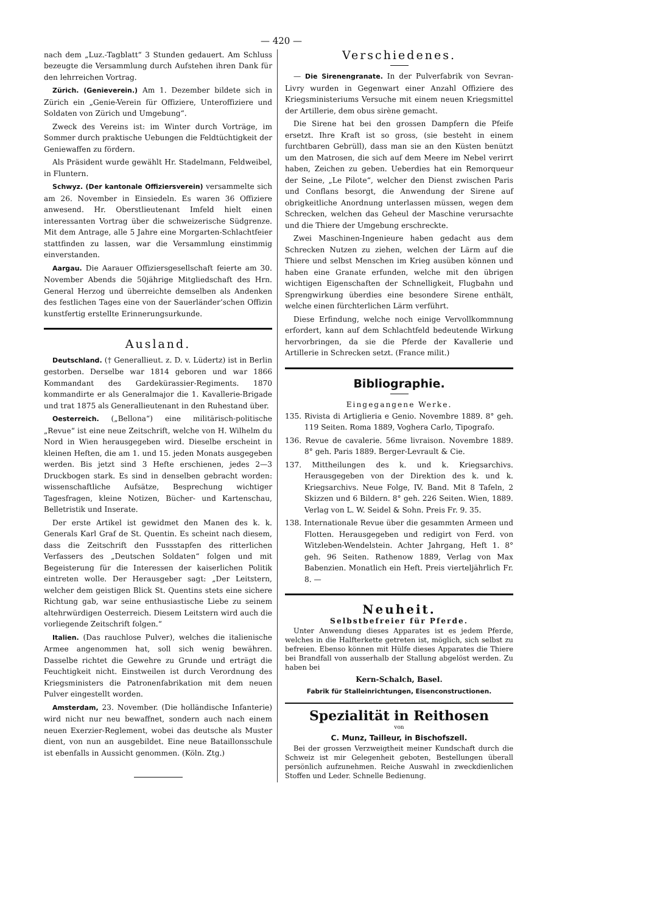— 420 —
nach dem „Luz.-Tagblatt“ 3 Stunden gedauert. Am Schluss bezeugte die Versammlung durch Aufstehen ihren Dank für den lehrreichen Vortrag.
Zürich. (Genieverein.) Am 1. Dezember bildete sich in Zürich ein „Genie-Verein für Offiziere, Unteroffiziere und Soldaten von Zürich und Umgebung“.
Zweck des Vereins ist: im Winter durch Vorträge, im Sommer durch praktische Uebungen die Feldtüchtigkeit der Geniewaffen zu fördern.
Als Präsident wurde gewählt Hr. Stadelmann, Feldweibel, in Fluntern.
Schwyz. (Der kantonale Offiziersverein) versammelte sich am 26. November in Einsiedeln. Es waren 36 Offiziere anwesend. Hr. Oberstlieutenant Imfeld hielt einen interessanten Vortrag über die schweizerische Südgrenze. Mit dem Antrage, alle 5 Jahre eine Morgarten-Schlachtfeier stattfinden zu lassen, war die Versammlung einstimmig einverstanden.
Aargau. Die Aarauer Offiziersgesellschaft feierte am 30. November Abends die 50jährige Mitgliedschaft des Hrn. General Herzog und überreichte demselben als Andenken des festlichen Tages eine von der Sauerländer’schen Offizin kunstfertig erstellte Erinnerungsurkunde.
Ausland.
Deutschland. († Generallieut. z. D. v. Lüdertz) ist in Berlin gestorben. Derselbe war 1814 geboren und war 1866 Kommandant des Gardekürassier-Regiments. 1870 kommandirte er als Generalmajor die 1. Kavallerie-Brigade und trat 1875 als Generallieutenant in den Ruhestand über.
Oesterreich. („Bellona“) eine militärisch-politische „Revue“ ist eine neue Zeitschrift, welche von H. Wilhelm du Nord in Wien herausgegeben wird. Dieselbe erscheint in kleinen Heften, die am 1. und 15. jeden Monats ausgegeben werden. Bis jetzt sind 3 Hefte erschienen, jedes 2—3 Druckbogen stark. Es sind in denselben gebracht worden: wissenschaftliche Aufsätze, Besprechung wichtiger Tagesfragen, kleine Notizen, Bücher- und Kartenschau, Belletristik und Inserate.
Der erste Artikel ist gewidmet den Manen des k. k. Generals Karl Graf de St. Quentin. Es scheint nach diesem, dass die Zeitschrift den Fussstapfen des ritterlichen Verfassers des „Deutschen Soldaten“ folgen und mit Begeisterung für die Interessen der kaiserlichen Politik eintreten wolle. Der Herausgeber sagt: „Der Leitstern, welcher dem geistigen Blick St. Quentins stets eine sichere Richtung gab, war seine enthusiastische Liebe zu seinem altehrwürdigen Oesterreich. Diesem Leitstern wird auch die vorliegende Zeitschrift folgen.“
Italien. (Das rauchlose Pulver), welches die italienische Armee angenommen hat, soll sich wenig bewähren. Dasselbe richtet die Gewehre zu Grunde und erträgt die Feuchtigkeit nicht. Einstweilen ist durch Verordnung des Kriegsministers die Patronenfabrikation mit dem neuen Pulver eingestellt worden.
Amsterdam, 23. November. (Die holländische Infanterie) wird nicht nur neu bewaffnet, sondern auch nach einem neuen Exerzier-Reglement, wobei das deutsche als Muster dient, von nun an ausgebildet. Eine neue Bataillonsschule ist ebenfalls in Aussicht genommen. (Köln. Ztg.)
Verschiedenes.
— Die Sirenengranate. In der Pulverfabrik von Sevran-Livry wurden in Gegenwart einer Anzahl Offiziere des Kriegsministeriums Versuche mit einem neuen Kriegsmittel der Artillerie, dem obus sirène gemacht.
Die Sirene hat bei den grossen Dampfern die Pfeife ersetzt. Ihre Kraft ist so gross, (sie besteht in einem furchtbaren Gebrüll), dass man sie an den Küsten benützt um den Matrosen, die sich auf dem Meere im Nebel verirrt haben, Zeichen zu geben. Ueberdies hat ein Remorqueur der Seine, „Le Pilote“, welcher den Dienst zwischen Paris und Conflans besorgt, die Anwendung der Sirene auf obrigkeitliche Anordnung unterlassen müssen, wegen dem Schrecken, welchen das Geheul der Maschine verursachte und die Thiere der Umgebung erschreckte.
Zwei Maschinen-Ingenieure haben gedacht aus dem Schrecken Nutzen zu ziehen, welchen der Lärm auf die Thiere und selbst Menschen im Krieg ausüben können und haben eine Granate erfunden, welche mit den übrigen wichtigen Eigenschaften der Schnelligkeit, Flugbahn und Sprengwirkung überdies eine besondere Sirene enthält, welche einen fürchterlichen Lärm verführt.
Diese Erfindung, welche noch einige Vervollkommnung erfordert, kann auf dem Schlachtfeld bedeutende Wirkung hervorbringen, da sie die Pferde der Kavallerie und Artillerie in Schrecken setzt. (France milit.)
Bibliographie.
Eingegangene Werke.
135. Rivista di Artiglieria e Genio. Novembre 1889. 8° geh. 119 Seiten. Roma 1889, Voghera Carlo, Tipografo.
136. Revue de cavalerie. 56me livraison. Novembre 1889. 8° geh. Paris 1889. Berger-Levrault & Cie.
137. Mittheilungen des k. und k. Kriegsarchivs. Herausgegeben von der Direktion des k. und k. Kriegsarchivs. Neue Folge, IV. Band. Mit 8 Tafeln, 2 Skizzen und 6 Bildern. 8° geh. 226 Seiten. Wien, 1889. Verlag von L. W. Seidel & Sohn. Preis Fr. 9. 35.
138. Internationale Revue über die gesammten Armeen und Flotten. Herausgegeben und redigirt von Ferd. von Witzleben-Wendelstein. Achter Jahrgang, Heft 1. 8° geh. 96 Seiten. Rathenow 1889, Verlag von Max Babenzien. Monatlich ein Heft. Preis vierteljährlich Fr. 8. —
Neuheit.
Selbstbefreier für Pferde.
Unter Anwendung dieses Apparates ist es jedem Pferde, welches in die Halfterkette getreten ist, möglich, sich selbst zu befreien. Ebenso können mit Hülfe dieses Apparates die Thiere bei Brandfall von ausserhalb der Stallung abgelöst werden. Zu haben bei
Kern-Schalch, Basel.
Fabrik für Stalleinrichtungen, Eisenconstructionen.
Spezialität in Reithosen
von
C. Munz, Tailleur, in Bischofszell.
Bei der grossen Verzweigtheit meiner Kundschaft durch die Schweiz ist mir Gelegenheit geboten, Bestellungen überall persönlich aufzunehmen. Reiche Auswahl in zweckdienlichen Stoffen und Leder. Schnelle Bedienung.